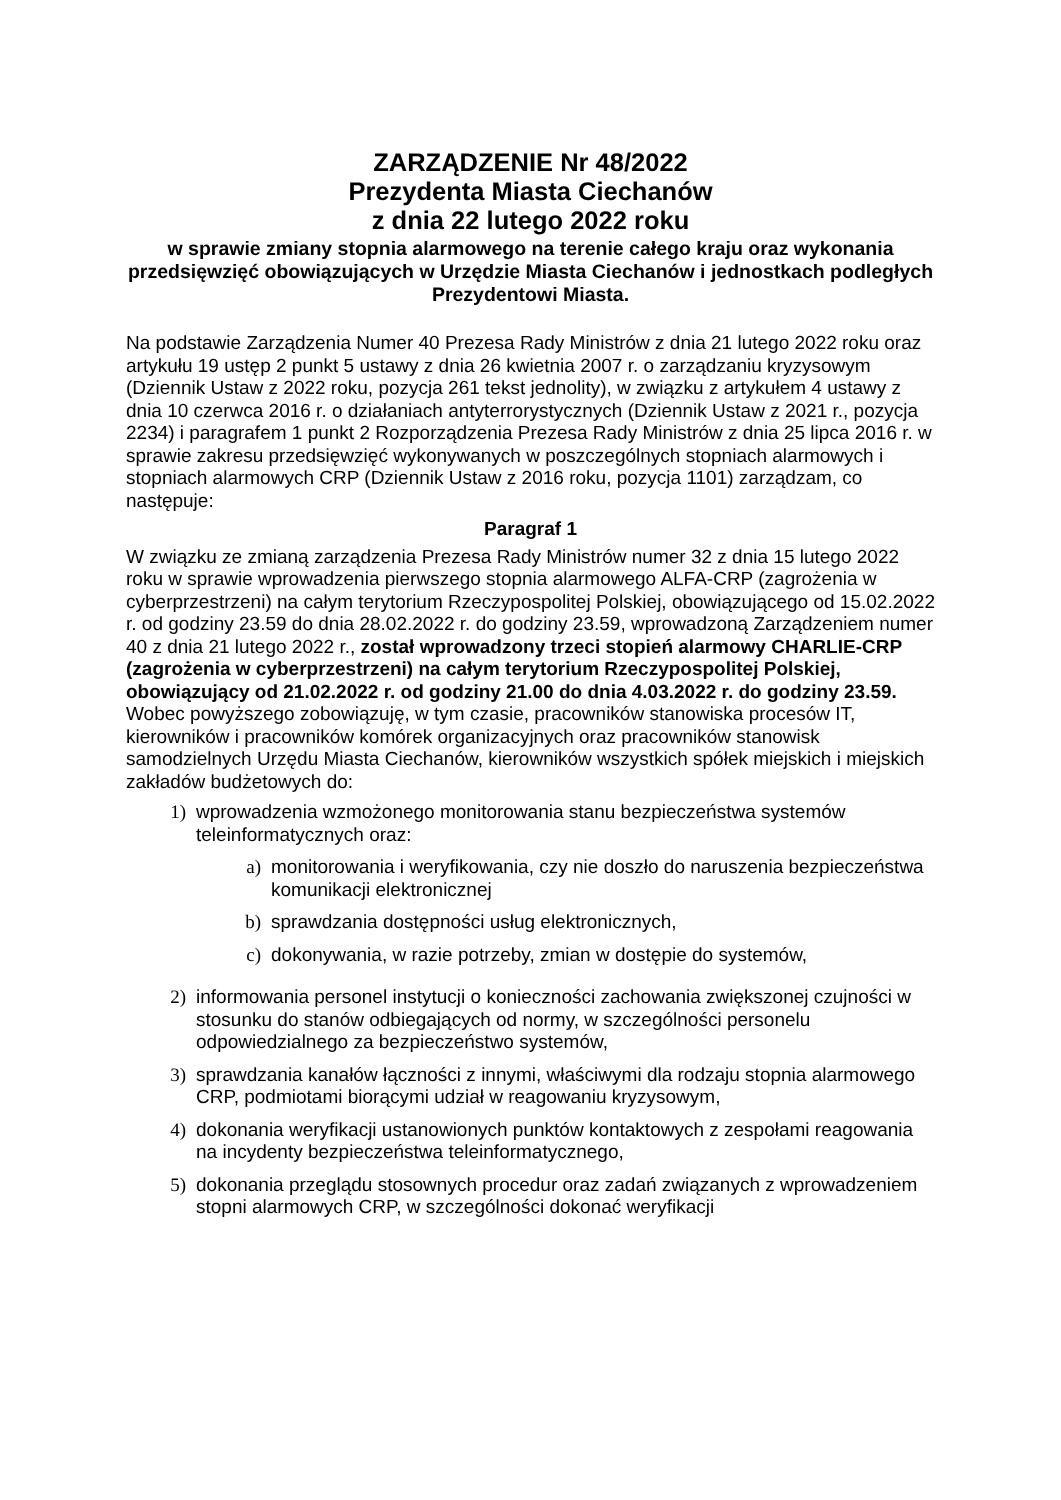ZARZĄDZENIE Nr 48/2022
Prezydenta Miasta Ciechanów
z dnia 22 lutego 2022 roku
w sprawie zmiany stopnia alarmowego na terenie całego kraju oraz wykonania przedsięwzięć obowiązujących w Urzędzie Miasta Ciechanów i jednostkach podległych Prezydentowi Miasta.
Na podstawie Zarządzenia Numer 40 Prezesa Rady Ministrów z dnia 21 lutego 2022 roku oraz artykułu 19 ustęp 2 punkt 5 ustawy z dnia 26 kwietnia 2007 r. o zarządzaniu kryzysowym (Dziennik Ustaw z 2022 roku, pozycja 261 tekst jednolity), w związku z artykułem 4 ustawy z dnia 10 czerwca 2016 r. o działaniach antyterrorystycznych (Dziennik Ustaw z 2021 r., pozycja 2234) i paragrafem 1 punkt 2 Rozporządzenia Prezesa Rady Ministrów z dnia 25 lipca 2016 r. w sprawie zakresu przedsięwzięć wykonywanych w poszczególnych stopniach alarmowych i stopniach alarmowych CRP (Dziennik Ustaw z 2016 roku, pozycja 1101) zarządzam, co następuje:
Paragraf 1
W związku ze zmianą zarządzenia Prezesa Rady Ministrów numer 32 z dnia 15 lutego 2022 roku w sprawie wprowadzenia pierwszego stopnia alarmowego ALFA-CRP (zagrożenia w cyberprzestrzeni) na całym terytorium Rzeczypospolitej Polskiej, obowiązującego od 15.02.2022 r. od godziny 23.59 do dnia 28.02.2022 r. do godziny 23.59, wprowadzoną Zarządzeniem numer 40 z dnia 21 lutego 2022 r., został wprowadzony trzeci stopień alarmowy CHARLIE-CRP (zagrożenia w cyberprzestrzeni) na całym terytorium Rzeczypospolitej Polskiej, obowiązujący od 21.02.2022 r. od godziny 21.00 do dnia 4.03.2022 r. do godziny 23.59. Wobec powyższego zobowiązuję, w tym czasie, pracowników stanowiska procesów IT, kierowników i pracowników komórek organizacyjnych oraz pracowników stanowisk samodzielnych Urzędu Miasta Ciechanów, kierowników wszystkich spółek miejskich i miejskich zakładów budżetowych do:
1) wprowadzenia wzmożonego monitorowania stanu bezpieczeństwa systemów teleinformatycznych oraz:
a) monitorowania i weryfikowania, czy nie doszło do naruszenia bezpieczeństwa komunikacji elektronicznej
b) sprawdzania dostępności usług elektronicznych,
c) dokonywania, w razie potrzeby, zmian w dostępie do systemów,
2) informowania personel instytucji o konieczności zachowania zwiększonej czujności w stosunku do stanów odbiegających od normy, w szczególności personelu odpowiedzialnego za bezpieczeństwo systemów,
3) sprawdzania kanałów łączności z innymi, właściwymi dla rodzaju stopnia alarmowego CRP, podmiotami biorącymi udział w reagowaniu kryzysowym,
4) dokonania weryfikacji ustanowionych punktów kontaktowych z zespołami reagowania na incydenty bezpieczeństwa teleinformatycznego,
5) dokonania przeglądu stosownych procedur oraz zadań związanych z wprowadzeniem stopni alarmowych CRP, w szczególności dokonać weryfikacji